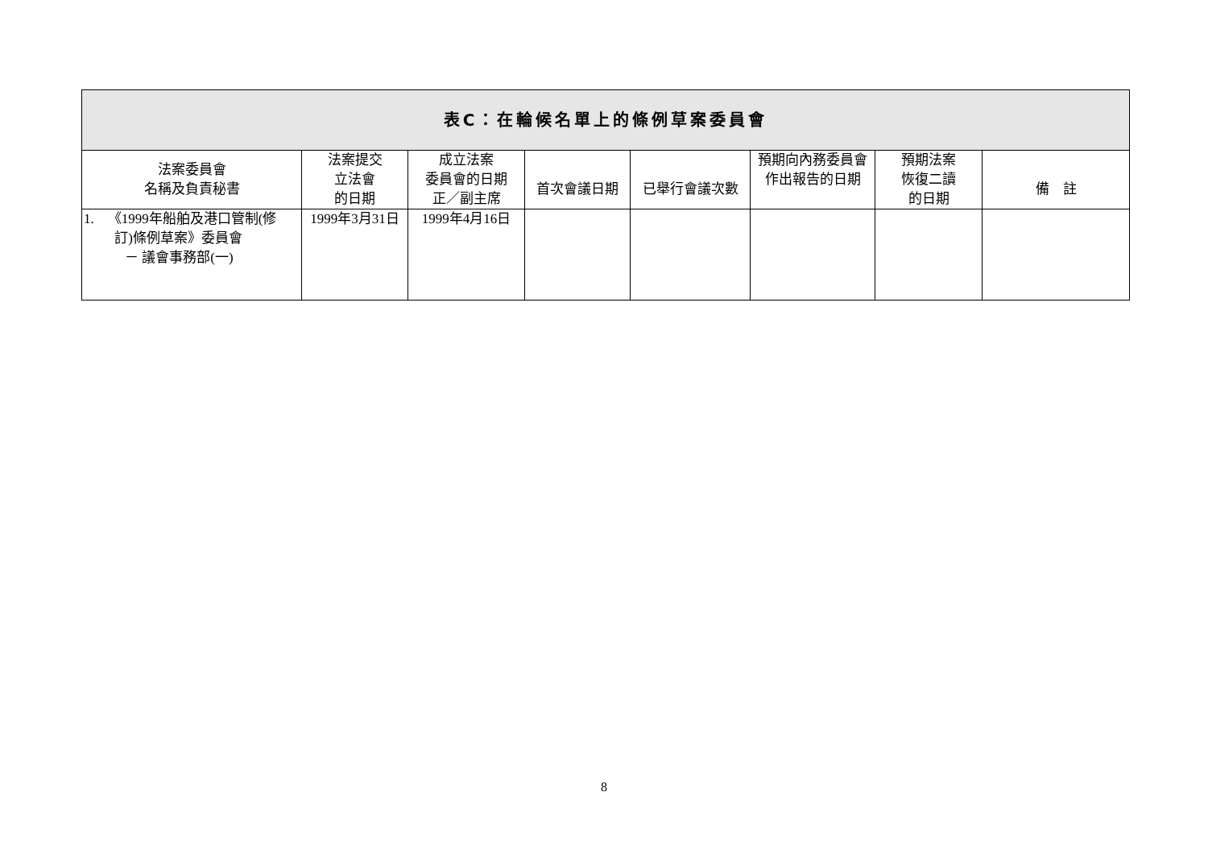| 表C：在輪候名單上的條例草案委員會 | | | | | | | |
| --- | --- | --- | --- | --- | --- | --- | --- |
| 法案委員會 名稱及負責秘書 | 法案提交 立法會 的日期 | 成立法案 委員會的日期 正／副主席 | 首次會議日期 | 已舉行會議次數 | 預期向內務委員會 作出報告的日期 | 預期法案 恢復二讀 的日期 | 備 註 |
| 1. 《1999年船舶及港口管制(修 訂)條例草案》委員會 － 議會事務部(一) | 1999年3月31日 | 1999年4月16日 | | | | | |
8